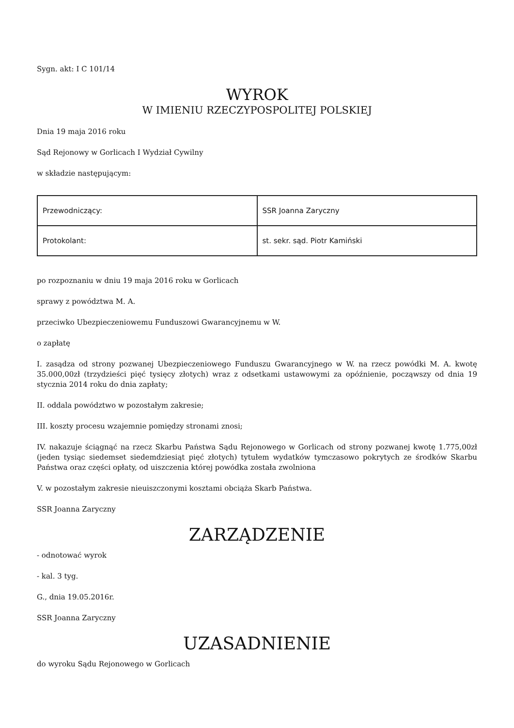Sygn. akt: I C 101/14
WYROK
W IMIENIU RZECZYPOSPOLITEJ POLSKIEJ
Dnia 19 maja 2016 roku
Sąd Rejonowy w Gorlicach I Wydział Cywilny
w składzie następującym:
| Przewodniczący: | SSR Joanna Zaryczny |
| Protokolant: | st. sekr. sąd. Piotr Kamiński |
po rozpoznaniu w dniu 19 maja 2016 roku w Gorlicach
sprawy z powództwa M. A.
przeciwko Ubezpieczeniowemu Funduszowi Gwarancyjnemu w W.
o zapłatę
I. zasądza od strony pozwanej Ubezpieczeniowego Funduszu Gwarancyjnego w W. na rzecz powódki M. A. kwotę 35.000,00zł (trzydzieści pięć tysięcy złotych) wraz z odsetkami ustawowymi za opóźnienie, począwszy od dnia 19 stycznia 2014 roku do dnia zapłaty;
II. oddala powództwo w pozostałym zakresie;
III. koszty procesu wzajemnie pomiędzy stronami znosi;
IV. nakazuje ściągnąć na rzecz Skarbu Państwa Sądu Rejonowego w Gorlicach od strony pozwanej kwotę 1.775,00zł (jeden tysiąc siedemset siedemdziesiąt pięć złotych) tytułem wydatków tymczasowo pokrytych ze środków Skarbu Państwa oraz części opłaty, od uiszczenia której powódka została zwolniona
V. w pozostałym zakresie nieuiszczonymi kosztami obciąża Skarb Państwa.
SSR Joanna Zaryczny
ZARZĄDZENIE
- odnotować wyrok
- kal. 3 tyg.
G., dnia 19.05.2016r.
SSR Joanna Zaryczny
UZASADNIENIE
do wyroku Sądu Rejonowego w Gorlicach